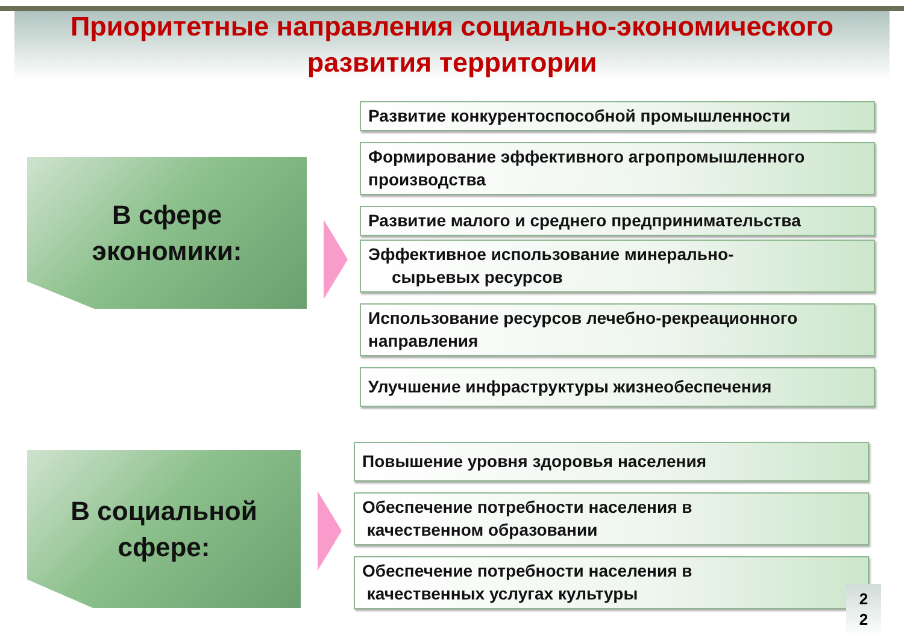Приоритетные направления социально-экономического
развития территории
В сфере
экономики:
Развитие конкурентоспособной промышленности
Формирование эффективного агропромышленного производства
Развитие малого и среднего предпринимательства
Эффективное использование минерально-
сырьевых ресурсов
Использование ресурсов лечебно-рекреационного направления
Улучшение инфраструктуры жизнеобеспечения
В социальной
сфере:
Повышение уровня здоровья населения
Обеспечение потребности населения в
качественном образовании
Обеспечение потребности населения в
качественных услугах культуры
2
2